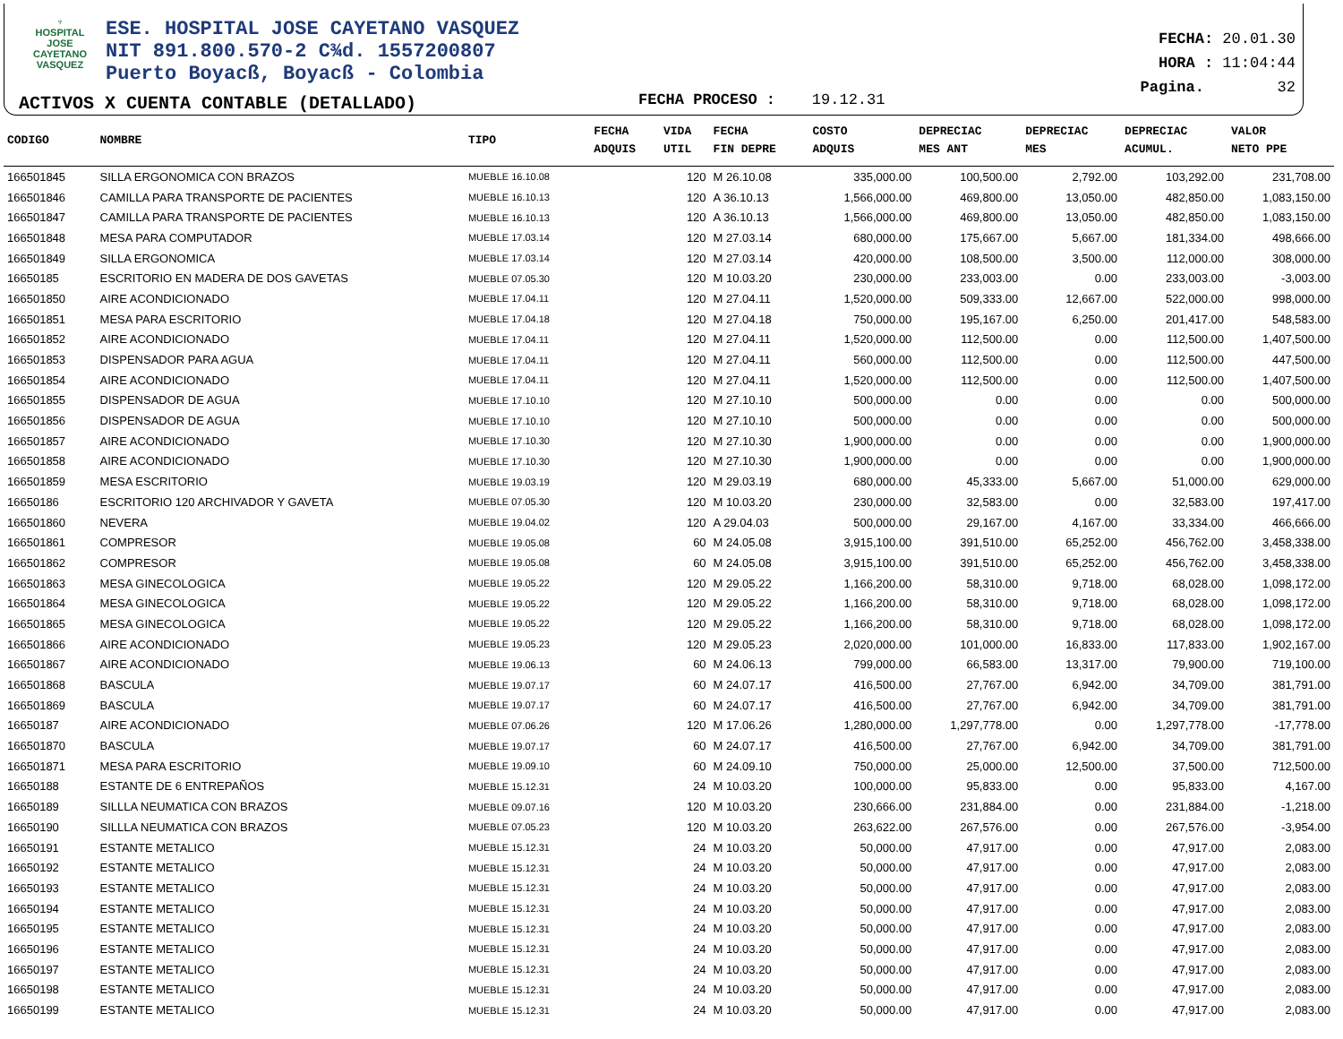♆
HOSPITAL
JOSE CAYETANO
VASQUEZ
ESE. HOSPITAL JOSE CAYETANO VASQUEZ
NIT 891.800.570-2 C¾d. 1557200807
Puerto Boyacß, Boyacß - Colombia
ACTIVOS X CUENTA CONTABLE (DETALLADO)
FECHA PROCESO : 19.12.31
FECHA: 20.01.30
HORA : 11:04:44
Pagina. 32
| CODIGO | NOMBRE | TIPO | FECHA ADQUIS | VIDA UTIL | FECHA FIN DEPRE | COSTO ADQUIS | DEPRECIAC MES ANT | DEPRECIAC MES | DEPRECIAC ACUMUL. | VALOR NETO PPE |
| --- | --- | --- | --- | --- | --- | --- | --- | --- | --- | --- |
| 166501845 | SILLA ERGONOMICA CON BRAZOS | MUEBLE 16.10.08 | | 120 | M 26.10.08 | 335,000.00 | 100,500.00 | 2,792.00 | 103,292.00 | 231,708.00 |
| 166501846 | CAMILLA PARA TRANSPORTE DE PACIENTES | MUEBLE 16.10.13 | | 120 | A 36.10.13 | 1,566,000.00 | 469,800.00 | 13,050.00 | 482,850.00 | 1,083,150.00 |
| 166501847 | CAMILLA PARA TRANSPORTE DE PACIENTES | MUEBLE 16.10.13 | | 120 | A 36.10.13 | 1,566,000.00 | 469,800.00 | 13,050.00 | 482,850.00 | 1,083,150.00 |
| 166501848 | MESA PARA COMPUTADOR | MUEBLE 17.03.14 | | 120 | M 27.03.14 | 680,000.00 | 175,667.00 | 5,667.00 | 181,334.00 | 498,666.00 |
| 166501849 | SILLA ERGONOMICA | MUEBLE 17.03.14 | | 120 | M 27.03.14 | 420,000.00 | 108,500.00 | 3,500.00 | 112,000.00 | 308,000.00 |
| 16650185 | ESCRITORIO EN MADERA DE DOS GAVETAS | MUEBLE 07.05.30 | | 120 | M 10.03.20 | 230,000.00 | 233,003.00 | 0.00 | 233,003.00 | -3,003.00 |
| 166501850 | AIRE ACONDICIONADO | MUEBLE 17.04.11 | | 120 | M 27.04.11 | 1,520,000.00 | 509,333.00 | 12,667.00 | 522,000.00 | 998,000.00 |
| 166501851 | MESA PARA ESCRITORIO | MUEBLE 17.04.18 | | 120 | M 27.04.18 | 750,000.00 | 195,167.00 | 6,250.00 | 201,417.00 | 548,583.00 |
| 166501852 | AIRE ACONDICIONADO | MUEBLE 17.04.11 | | 120 | M 27.04.11 | 1,520,000.00 | 112,500.00 | 0.00 | 112,500.00 | 1,407,500.00 |
| 166501853 | DISPENSADOR PARA AGUA | MUEBLE 17.04.11 | | 120 | M 27.04.11 | 560,000.00 | 112,500.00 | 0.00 | 112,500.00 | 447,500.00 |
| 166501854 | AIRE ACONDICIONADO | MUEBLE 17.04.11 | | 120 | M 27.04.11 | 1,520,000.00 | 112,500.00 | 0.00 | 112,500.00 | 1,407,500.00 |
| 166501855 | DISPENSADOR DE AGUA | MUEBLE 17.10.10 | | 120 | M 27.10.10 | 500,000.00 | 0.00 | 0.00 | 0.00 | 500,000.00 |
| 166501856 | DISPENSADOR DE AGUA | MUEBLE 17.10.10 | | 120 | M 27.10.10 | 500,000.00 | 0.00 | 0.00 | 0.00 | 500,000.00 |
| 166501857 | AIRE ACONDICIONADO | MUEBLE 17.10.30 | | 120 | M 27.10.30 | 1,900,000.00 | 0.00 | 0.00 | 0.00 | 1,900,000.00 |
| 166501858 | AIRE ACONDICIONADO | MUEBLE 17.10.30 | | 120 | M 27.10.30 | 1,900,000.00 | 0.00 | 0.00 | 0.00 | 1,900,000.00 |
| 166501859 | MESA ESCRITORIO | MUEBLE 19.03.19 | | 120 | M 29.03.19 | 680,000.00 | 45,333.00 | 5,667.00 | 51,000.00 | 629,000.00 |
| 16650186 | ESCRITORIO 120 ARCHIVADOR Y GAVETA | MUEBLE 07.05.30 | | 120 | M 10.03.20 | 230,000.00 | 32,583.00 | 0.00 | 32,583.00 | 197,417.00 |
| 166501860 | NEVERA | MUEBLE 19.04.02 | | 120 | A 29.04.03 | 500,000.00 | 29,167.00 | 4,167.00 | 33,334.00 | 466,666.00 |
| 166501861 | COMPRESOR | MUEBLE 19.05.08 | | 60 | M 24.05.08 | 3,915,100.00 | 391,510.00 | 65,252.00 | 456,762.00 | 3,458,338.00 |
| 166501862 | COMPRESOR | MUEBLE 19.05.08 | | 60 | M 24.05.08 | 3,915,100.00 | 391,510.00 | 65,252.00 | 456,762.00 | 3,458,338.00 |
| 166501863 | MESA GINECOLOGICA | MUEBLE 19.05.22 | | 120 | M 29.05.22 | 1,166,200.00 | 58,310.00 | 9,718.00 | 68,028.00 | 1,098,172.00 |
| 166501864 | MESA GINECOLOGICA | MUEBLE 19.05.22 | | 120 | M 29.05.22 | 1,166,200.00 | 58,310.00 | 9,718.00 | 68,028.00 | 1,098,172.00 |
| 166501865 | MESA GINECOLOGICA | MUEBLE 19.05.22 | | 120 | M 29.05.22 | 1,166,200.00 | 58,310.00 | 9,718.00 | 68,028.00 | 1,098,172.00 |
| 166501866 | AIRE ACONDICIONADO | MUEBLE 19.05.23 | | 120 | M 29.05.23 | 2,020,000.00 | 101,000.00 | 16,833.00 | 117,833.00 | 1,902,167.00 |
| 166501867 | AIRE ACONDICIONADO | MUEBLE 19.06.13 | | 60 | M 24.06.13 | 799,000.00 | 66,583.00 | 13,317.00 | 79,900.00 | 719,100.00 |
| 166501868 | BASCULA | MUEBLE 19.07.17 | | 60 | M 24.07.17 | 416,500.00 | 27,767.00 | 6,942.00 | 34,709.00 | 381,791.00 |
| 166501869 | BASCULA | MUEBLE 19.07.17 | | 60 | M 24.07.17 | 416,500.00 | 27,767.00 | 6,942.00 | 34,709.00 | 381,791.00 |
| 16650187 | AIRE ACONDICIONADO | MUEBLE 07.06.26 | | 120 | M 17.06.26 | 1,280,000.00 | 1,297,778.00 | 0.00 | 1,297,778.00 | -17,778.00 |
| 166501870 | BASCULA | MUEBLE 19.07.17 | | 60 | M 24.07.17 | 416,500.00 | 27,767.00 | 6,942.00 | 34,709.00 | 381,791.00 |
| 166501871 | MESA PARA ESCRITORIO | MUEBLE 19.09.10 | | 60 | M 24.09.10 | 750,000.00 | 25,000.00 | 12,500.00 | 37,500.00 | 712,500.00 |
| 16650188 | ESTANTE DE 6 ENTREPAÑOS | MUEBLE 15.12.31 | | 24 | M 10.03.20 | 100,000.00 | 95,833.00 | 0.00 | 95,833.00 | 4,167.00 |
| 16650189 | SILLLA NEUMATICA CON BRAZOS | MUEBLE 09.07.16 | | 120 | M 10.03.20 | 230,666.00 | 231,884.00 | 0.00 | 231,884.00 | -1,218.00 |
| 16650190 | SILLLA NEUMATICA CON BRAZOS | MUEBLE 07.05.23 | | 120 | M 10.03.20 | 263,622.00 | 267,576.00 | 0.00 | 267,576.00 | -3,954.00 |
| 16650191 | ESTANTE METALICO | MUEBLE 15.12.31 | | 24 | M 10.03.20 | 50,000.00 | 47,917.00 | 0.00 | 47,917.00 | 2,083.00 |
| 16650192 | ESTANTE METALICO | MUEBLE 15.12.31 | | 24 | M 10.03.20 | 50,000.00 | 47,917.00 | 0.00 | 47,917.00 | 2,083.00 |
| 16650193 | ESTANTE METALICO | MUEBLE 15.12.31 | | 24 | M 10.03.20 | 50,000.00 | 47,917.00 | 0.00 | 47,917.00 | 2,083.00 |
| 16650194 | ESTANTE METALICO | MUEBLE 15.12.31 | | 24 | M 10.03.20 | 50,000.00 | 47,917.00 | 0.00 | 47,917.00 | 2,083.00 |
| 16650195 | ESTANTE METALICO | MUEBLE 15.12.31 | | 24 | M 10.03.20 | 50,000.00 | 47,917.00 | 0.00 | 47,917.00 | 2,083.00 |
| 16650196 | ESTANTE METALICO | MUEBLE 15.12.31 | | 24 | M 10.03.20 | 50,000.00 | 47,917.00 | 0.00 | 47,917.00 | 2,083.00 |
| 16650197 | ESTANTE METALICO | MUEBLE 15.12.31 | | 24 | M 10.03.20 | 50,000.00 | 47,917.00 | 0.00 | 47,917.00 | 2,083.00 |
| 16650198 | ESTANTE METALICO | MUEBLE 15.12.31 | | 24 | M 10.03.20 | 50,000.00 | 47,917.00 | 0.00 | 47,917.00 | 2,083.00 |
| 16650199 | ESTANTE METALICO | MUEBLE 15.12.31 | | 24 | M 10.03.20 | 50,000.00 | 47,917.00 | 0.00 | 47,917.00 | 2,083.00 |